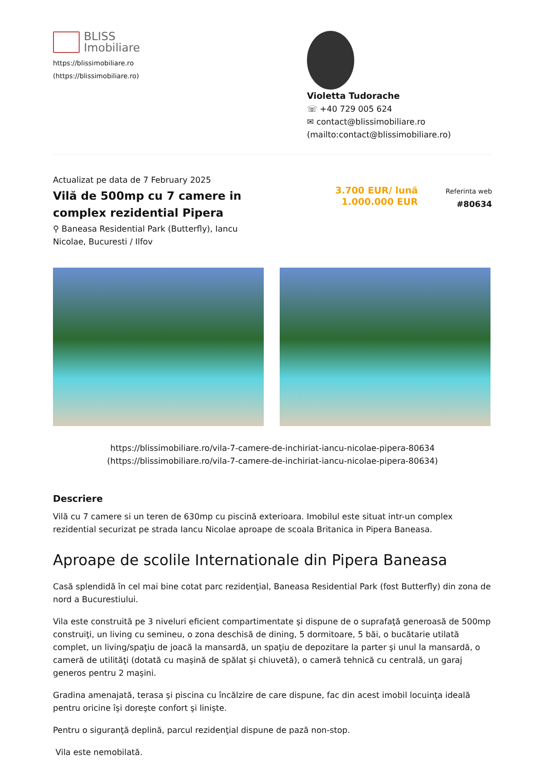BLISS
Imobiliare
https://blissimobiliare.ro
(https://blissimobiliare.ro)
Violetta Tudorache
☏ +40 729 005 624
✉ contact@blissimobiliare.ro
(mailto:contact@blissimobiliare.ro)
Actualizat pe data de 7 February 2025
Vilă de 500mp cu 7 camere in complex rezidential Pipera
⚲ Baneasa Residential Park (Butterfly), Iancu Nicolae, Bucuresti / Ilfov
3.700 EUR/ lună
1.000.000 EUR
Referinta web
#80634
https://blissimobiliare.ro/vila-7-camere-de-inchiriat-iancu-nicolae-pipera-80634
(https://blissimobiliare.ro/vila-7-camere-de-inchiriat-iancu-nicolae-pipera-80634)
Descriere
Vilă cu 7 camere si un teren de 630mp cu piscină exterioara. Imobilul este situat intr-un complex rezidential securizat pe strada Iancu Nicolae aproape de scoala Britanica in Pipera Baneasa.
Aproape de scolile Internationale din Pipera Baneasa
Casă splendidă în cel mai bine cotat parc rezidenţial, Baneasa Residential Park (fost Butterfly) din zona de nord a Bucurestiului.
Vila este construită pe 3 niveluri eficient compartimentate şi dispune de o suprafaţă generoasă de 500mp construiţi, un living cu semineu, o zona deschisă de dining, 5 dormitoare, 5 băi, o bucătarie utilată complet, un living/spaţiu de joacă la mansardă, un spaţiu de depozitare la parter şi unul la mansardă, o cameră de utilităţi (dotată cu maşină de spălat şi chiuvetă), o cameră tehnică cu centrală, un garaj generos pentru 2 maşini.
Gradina amenajată, terasa şi piscina cu încălzire de care dispune, fac din acest imobil locuinţa ideală pentru oricine îşi doreşte confort şi linişte.
Pentru o siguranţă deplină, parcul rezidenţial dispune de pază non-stop.
Vila este nemobilată.